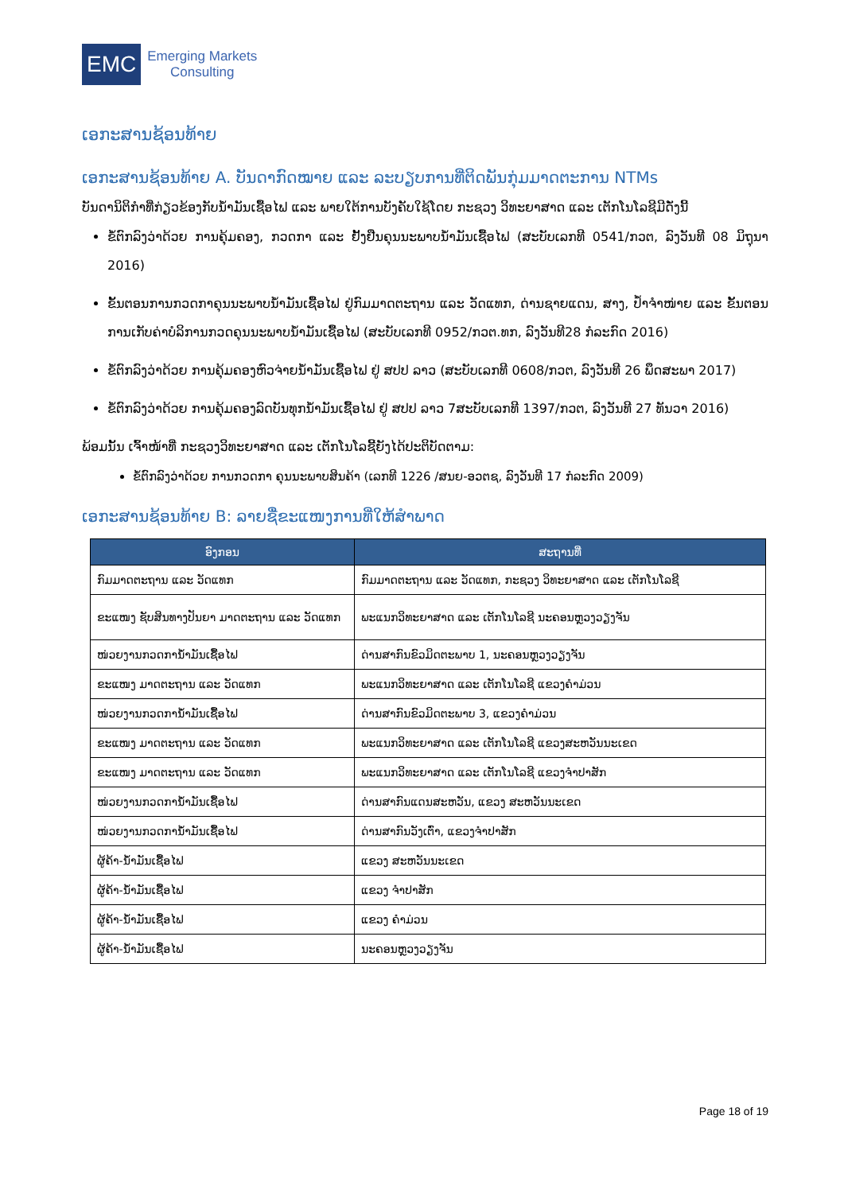EMC
Emerging Markets
Consulting
ເອກະສານຊ້ອນທ້າຍ
ເອກະສານຊ້ອນທ້າຍ A. ບັນດາກົດໝາຍ ແລະ ລະບຽບການທີ່ຕິດພັນກຸ່ມມາດຕະການ NTMs
ບັນດານິຕິກຳທີ່ກ່ຽວຂ້ອງກັບນໍ້າມັນເຊື້ອໄຟ ແລະ ພາຍໃຕ້ການບັງຄັບໃຊ້ໂດຍ ກະຊວງ ວິທະຍາສາດ ແລະ ເຕັກໂນໂລຊີມີດັ່ງນີ້
ຂໍ້ຕົກລົງວ່າດ້ວຍ ການຄຸ້ມຄອງ, ກວດກາ ແລະ ຢັ້ງຢືນຄຸນນະພາບນໍ້າມັນເຊື້ອໄຟ (ສະບັບເລກທີ 0541/ກວຕ, ລົງວັນທີ 08 ມິຖຸນາ 2016)
ຂັ້ນຕອນການກວດກາຄຸນນະພາບນໍ້າມັນເຊື້ອໄຟ ຢູ່ກົມມາດຕະຖານ ແລະ ວັດແທກ, ດ່ານຊາຍແດນ, ສາງ, ປໍ້າຈຳໜ່າຍ ແລະ ຂັ້ນຕອນການເກັບຄ່າບໍລິການກວດຄຸນນະພາບນໍ້າມັນເຊື້ອໄຟ (ສະບັບເລກທີ 0952/ກວຕ.ທກ, ລົງວັນທີ28 ກໍລະກົດ 2016)
ຂໍ້ຕົກລົງວ່າດ້ວຍ ການຄຸ້ມຄອງຫົວຈ່າຍນໍ້າມັນເຊື້ອໄຟ ຢູ່ ສປປ ລາວ (ສະບັບເລກທີ 0608/ກວຕ, ລົງວັນທີ 26 ພຶດສະພາ 2017)
ຂໍ້ຕົກລົງວ່າດ້ວຍ ການຄຸ້ມຄອງລົດບັນທຸກນໍ້າມັນເຊື້ອໄຟ ຢູ່ ສປປ ລາວ 7ສະບັບເລກທີ 1397/ກວຕ, ລົງວັນທີ 27 ທັນວາ 2016)
ພ້ອມນັ້ນ ເຈົ້າໜ້າທີ່ ກະຊວງວິທະຍາສາດ ແລະ ເຕັກໂນໂລຊີ້ຍັງໄດ້ປະຕິບັດຕາມ:
ຂໍ້ຕົກລົງວ່າດ້ວຍ ການກວດກາ ຄຸນນະພາບສິນຄ້າ (ເລກທີ 1226 /ສນຍ-ອວຕຊ, ລົງວັນທີ 17 ກໍລະກົດ 2009)
ເອກະສານຊ້ອນທ້າຍ B: ລາຍຊື່ຂະແໜງການທີ່ໃຫ້ສຳພາດ
| ອົງກອນ | ສະຖານທີ່ |
| --- | --- |
| ກົມມາດຕະຖານ ແລະ ວັດແທກ | ກົມມາດຕະຖານ ແລະ ວັດແທກ, ກະຊວງ ວິທະຍາສາດ ແລະ ເຕັກໂນໂລຊີ |
| ຂະແໜງ ຊັບສິນທາງປັນຍາ ມາດຕະຖານ ແລະ ວັດແທກ | ພະແນກວິທະຍາສາດ ແລະ ເຕັກໂນໂລຊີ ນະຄອນຫຼວງວຽງຈັນ |
| ໜ່ວຍງານກວດການໍ້າມັນເຊື້ອໄຟ | ດ່ານສາກົນຂົວມິດຕະພາບ 1, ນະຄອນຫຼວງວຽງຈັນ |
| ຂະແໜງ ມາດຕະຖານ ແລະ ວັດແທກ | ພະແນກວິທະຍາສາດ ແລະ ເຕັກໂນໂລຊີ ແຂວງຄຳມ່ວນ |
| ໜ່ວຍງານກວດການໍ້າມັນເຊື້ອໄຟ | ດ່ານສາກົນຂົວມິດຕະພາບ 3, ແຂວງຄຳມ່ວນ |
| ຂະແໜງ ມາດຕະຖານ ແລະ ວັດແທກ | ພະແນກວິທະຍາສາດ ແລະ ເຕັກໂນໂລຊີ ແຂວງສະຫວັນນະເຂດ |
| ຂະແໜງ ມາດຕະຖານ ແລະ ວັດແທກ | ພະແນກວິທະຍາສາດ ແລະ ເຕັກໂນໂລຊີ ແຂວງຈຳປາສັກ |
| ໜ່ວຍງານກວດການໍ້າມັນເຊື້ອໄຟ | ດ່ານສາກົນແດນສະຫວັນ, ແຂວງ ສະຫວັນນະເຂດ |
| ໜ່ວຍງານກວດການໍ້າມັນເຊື້ອໄຟ | ດ່ານສາກົນວັງເຕົ່າ, ແຂວງຈຳປາສັກ |
| ຜູ້ຄ້າ-ນໍ້າມັນເຊື້ອໄຟ | ແຂວງ ສະຫວັນນະເຂດ |
| ຜູ້ຄ້າ-ນໍ້າມັນເຊື້ອໄຟ | ແຂວງ ຈຳປາສັກ |
| ຜູ້ຄ້າ-ນໍ້າມັນເຊື້ອໄຟ | ແຂວງ ຄຳມ່ວນ |
| ຜູ້ຄ້າ-ນໍ້າມັນເຊື້ອໄຟ | ນະຄອນຫຼວງວຽງຈັນ |
Page 18 of 19